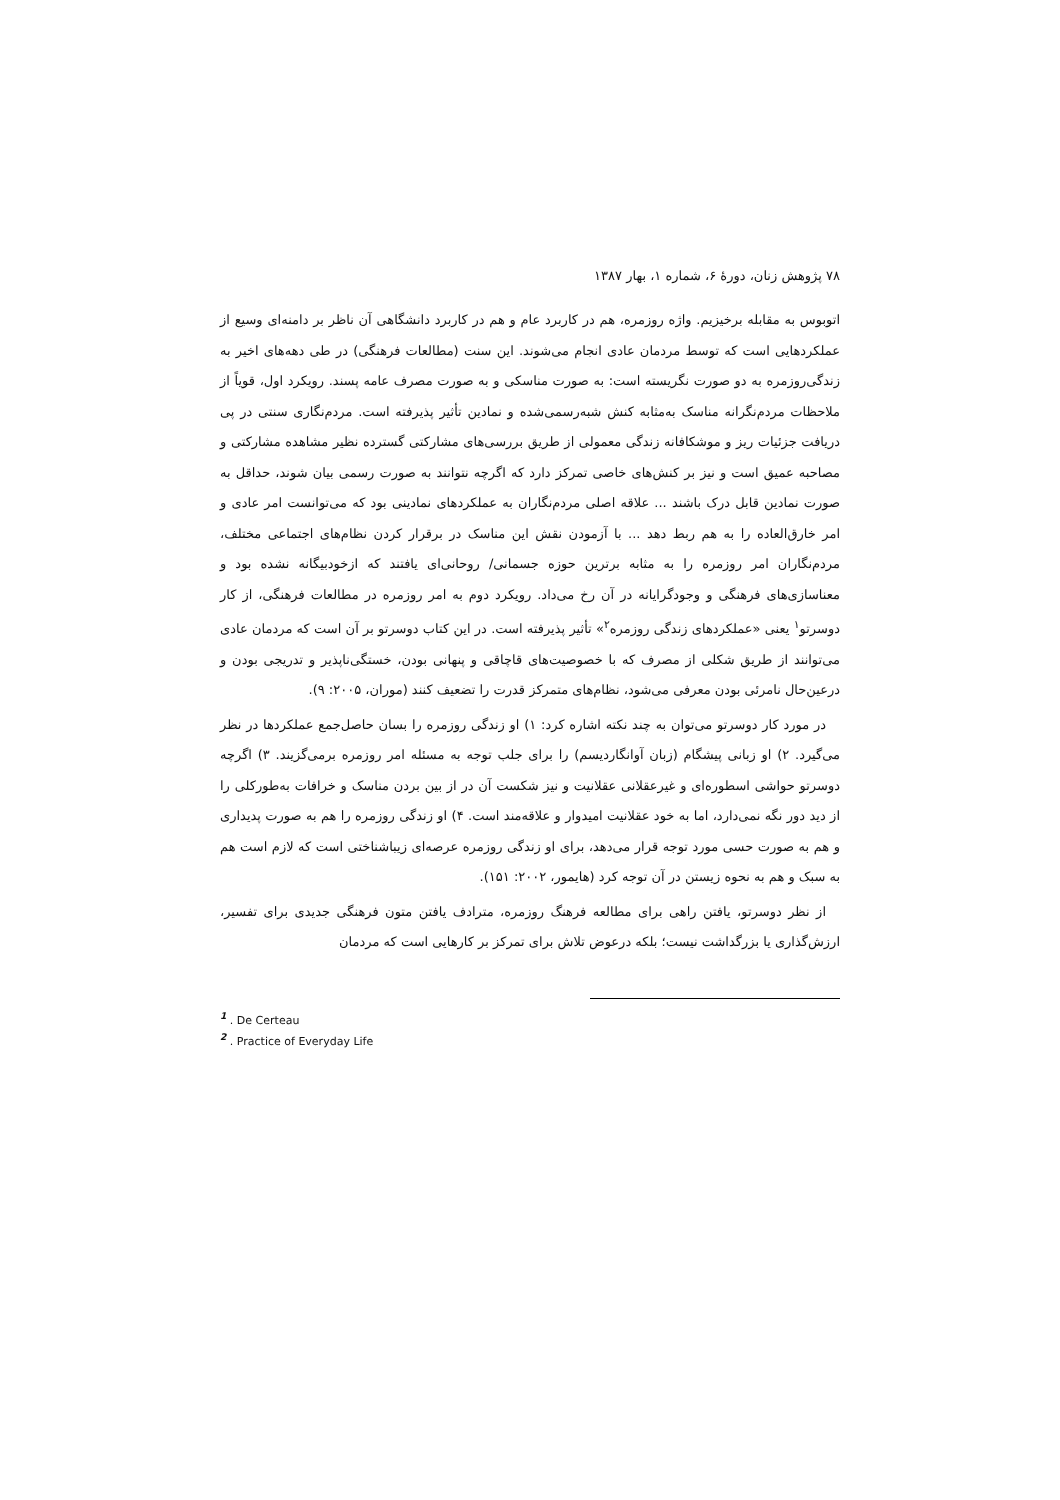۷۸ پژوهش زنان، دورهٔ ۶، شماره ۱، بهار ۱۳۸۷
اتوبوس به مقابله برخیزیم. واژه روزمره، هم در کاربرد عام و هم در کاربرد دانشگاهی آن ناظر بر دامنه‌ای وسیع از عملکردهایی است که توسط مردمان عادی انجام می‌شوند. این سنت (مطالعات فرهنگی) در طی دهه‌های اخیر به زندگی‌روزمره به دو صورت نگریسته است: به صورت مناسکی و به صورت مصرف عامه پسند. رویکرد اول، قویاً از ملاحظات مردم‌نگرانه مناسک به‌مثابه کنش شبه‌رسمی‌شده و نمادین تأثیر پذیرفته است. مردم‌نگاری سنتی در پی دریافت جزئیات ریز و موشکافانه زندگی معمولی از طریق بررسی‌های مشارکتی گسترده نظیر مشاهده مشارکتی و مصاحبه عمیق است و نیز بر کنش‌های خاصی تمرکز دارد که اگرچه نتوانند به صورت رسمی بیان شوند، حداقل به صورت نمادین قابل درک باشند ... علاقه اصلی مردم‌نگاران به عملکردهای نمادینی بود که می‌توانست امر عادی و امر خارق‌العاده را به هم ربط دهد ... با آزمودن نقش این مناسک در برقرار کردن نظام‌های اجتماعی مختلف، مردم‌نگاران امر روزمره را به مثابه برترین حوزه جسمانی/ روحانی‌ای یافتند که ازخودبیگانه نشده بود و معناسازی‌های فرهنگی و وجودگرایانه در آن رخ می‌داد. رویکرد دوم به امر روزمره در مطالعات فرهنگی، از کار دوسرتو<sup>۱</sup> یعنی «عملکردهای زندگی روزمره<sup>۲</sup>» تأثیر پذیرفته است. در این کتاب دوسرتو بر آن است که مردمان عادی می‌توانند از طریق شکلی از مصرف که با خصوصیت‌های قاچاقی و پنهانی بودن، خستگی‌ناپذیر و تدریجی بودن و درعین‌حال نامرئی بودن معرفی می‌شود، نظام‌های متمرکز قدرت را تضعیف کنند (موران، ۲۰۰۵: ۹).
در مورد کار دوسرتو می‌توان به چند نکته اشاره کرد: ۱) او زندگی روزمره را بسان حاصل‌جمع عملکردها در نظر می‌گیرد. ۲) او زبانی پیشگام (زبان آوانگاردیسم) را برای جلب توجه به مسئله امر روزمره برمی‌گزیند. ۳) اگرچه دوسرتو حواشی اسطوره‌ای و غیرعقلانی عقلانیت و نیز شکست آن در از بین بردن مناسک و خرافات به‌طورکلی را از دید دور نگه نمی‌دارد، اما به خود عقلانیت امیدوار و علاقه‌مند است. ۴) او زندگی روزمره را هم به صورت پدیداری و هم به صورت حسی مورد توجه قرار می‌دهد، برای او زندگی روزمره عرصه‌ای زیباشناختی است که لازم است هم به سبک و هم به نحوه زیستن در آن توجه کرد (هایمور، ۲۰۰۲: ۱۵۱).
از نظر دوسرتو، یافتن راهی برای مطالعه فرهنگ روزمره، مترادف یافتن متون فرهنگی جدیدی برای تفسیر، ارزش‌گذاری یا بزرگداشت نیست؛ بلکه درعوض تلاش برای تمرکز بر کارهایی است که مردمان
<sup>1</sup> . De Certeau
<sup>2</sup> . Practice of Everyday Life